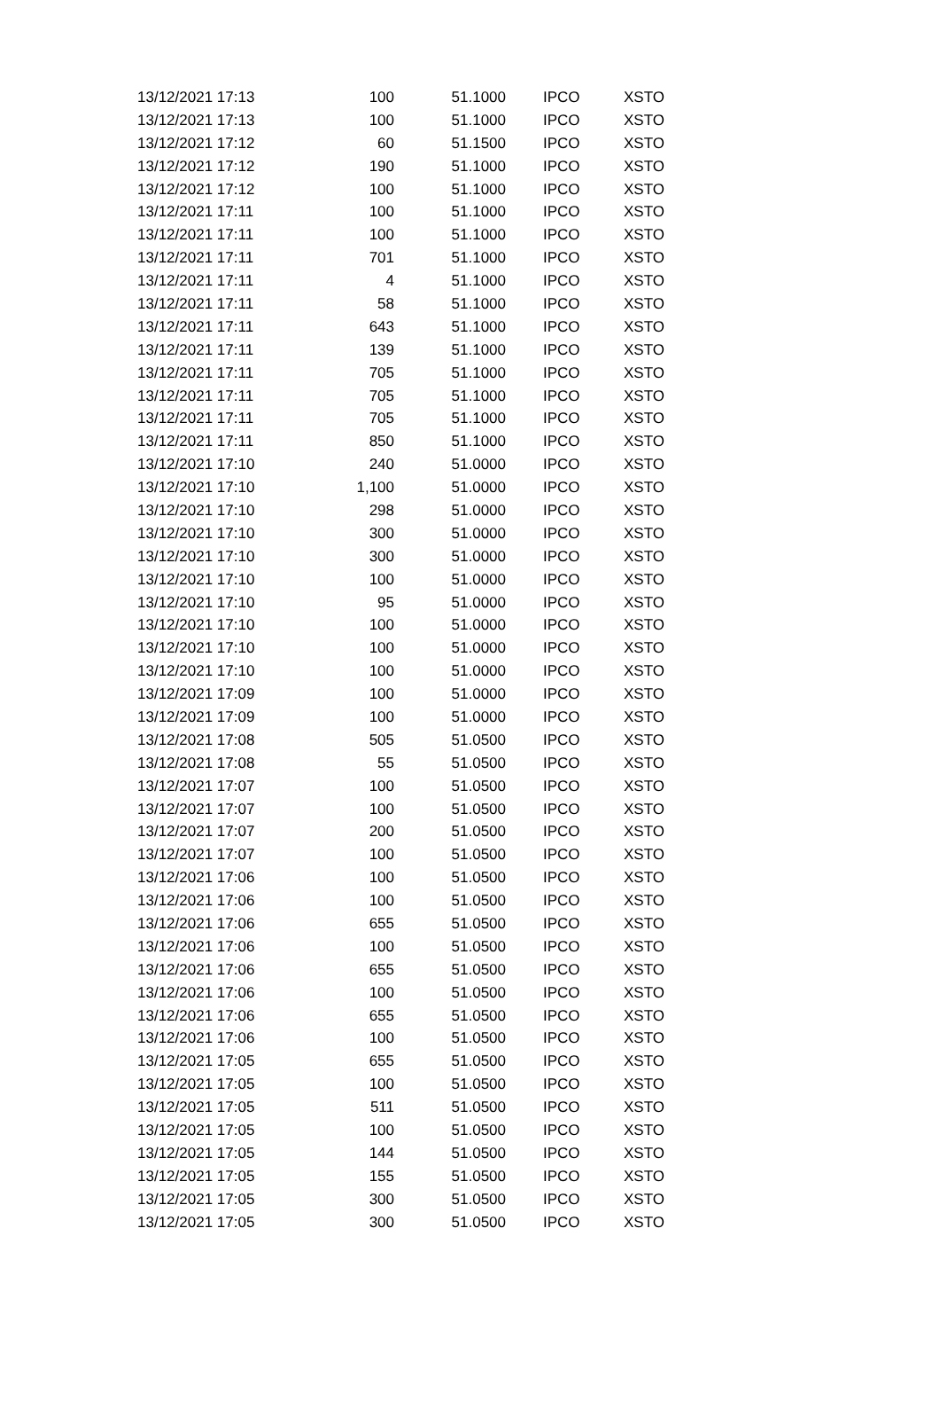| 13/12/2021 17:13 | 100 | 51.1000 | IPCO | XSTO |
| 13/12/2021 17:13 | 100 | 51.1000 | IPCO | XSTO |
| 13/12/2021 17:12 | 60 | 51.1500 | IPCO | XSTO |
| 13/12/2021 17:12 | 190 | 51.1000 | IPCO | XSTO |
| 13/12/2021 17:12 | 100 | 51.1000 | IPCO | XSTO |
| 13/12/2021 17:11 | 100 | 51.1000 | IPCO | XSTO |
| 13/12/2021 17:11 | 100 | 51.1000 | IPCO | XSTO |
| 13/12/2021 17:11 | 701 | 51.1000 | IPCO | XSTO |
| 13/12/2021 17:11 | 4 | 51.1000 | IPCO | XSTO |
| 13/12/2021 17:11 | 58 | 51.1000 | IPCO | XSTO |
| 13/12/2021 17:11 | 643 | 51.1000 | IPCO | XSTO |
| 13/12/2021 17:11 | 139 | 51.1000 | IPCO | XSTO |
| 13/12/2021 17:11 | 705 | 51.1000 | IPCO | XSTO |
| 13/12/2021 17:11 | 705 | 51.1000 | IPCO | XSTO |
| 13/12/2021 17:11 | 705 | 51.1000 | IPCO | XSTO |
| 13/12/2021 17:11 | 850 | 51.1000 | IPCO | XSTO |
| 13/12/2021 17:10 | 240 | 51.0000 | IPCO | XSTO |
| 13/12/2021 17:10 | 1,100 | 51.0000 | IPCO | XSTO |
| 13/12/2021 17:10 | 298 | 51.0000 | IPCO | XSTO |
| 13/12/2021 17:10 | 300 | 51.0000 | IPCO | XSTO |
| 13/12/2021 17:10 | 300 | 51.0000 | IPCO | XSTO |
| 13/12/2021 17:10 | 100 | 51.0000 | IPCO | XSTO |
| 13/12/2021 17:10 | 95 | 51.0000 | IPCO | XSTO |
| 13/12/2021 17:10 | 100 | 51.0000 | IPCO | XSTO |
| 13/12/2021 17:10 | 100 | 51.0000 | IPCO | XSTO |
| 13/12/2021 17:10 | 100 | 51.0000 | IPCO | XSTO |
| 13/12/2021 17:09 | 100 | 51.0000 | IPCO | XSTO |
| 13/12/2021 17:09 | 100 | 51.0000 | IPCO | XSTO |
| 13/12/2021 17:08 | 505 | 51.0500 | IPCO | XSTO |
| 13/12/2021 17:08 | 55 | 51.0500 | IPCO | XSTO |
| 13/12/2021 17:07 | 100 | 51.0500 | IPCO | XSTO |
| 13/12/2021 17:07 | 100 | 51.0500 | IPCO | XSTO |
| 13/12/2021 17:07 | 200 | 51.0500 | IPCO | XSTO |
| 13/12/2021 17:07 | 100 | 51.0500 | IPCO | XSTO |
| 13/12/2021 17:06 | 100 | 51.0500 | IPCO | XSTO |
| 13/12/2021 17:06 | 100 | 51.0500 | IPCO | XSTO |
| 13/12/2021 17:06 | 655 | 51.0500 | IPCO | XSTO |
| 13/12/2021 17:06 | 100 | 51.0500 | IPCO | XSTO |
| 13/12/2021 17:06 | 655 | 51.0500 | IPCO | XSTO |
| 13/12/2021 17:06 | 100 | 51.0500 | IPCO | XSTO |
| 13/12/2021 17:06 | 655 | 51.0500 | IPCO | XSTO |
| 13/12/2021 17:06 | 100 | 51.0500 | IPCO | XSTO |
| 13/12/2021 17:05 | 655 | 51.0500 | IPCO | XSTO |
| 13/12/2021 17:05 | 100 | 51.0500 | IPCO | XSTO |
| 13/12/2021 17:05 | 511 | 51.0500 | IPCO | XSTO |
| 13/12/2021 17:05 | 100 | 51.0500 | IPCO | XSTO |
| 13/12/2021 17:05 | 144 | 51.0500 | IPCO | XSTO |
| 13/12/2021 17:05 | 155 | 51.0500 | IPCO | XSTO |
| 13/12/2021 17:05 | 300 | 51.0500 | IPCO | XSTO |
| 13/12/2021 17:05 | 300 | 51.0500 | IPCO | XSTO |